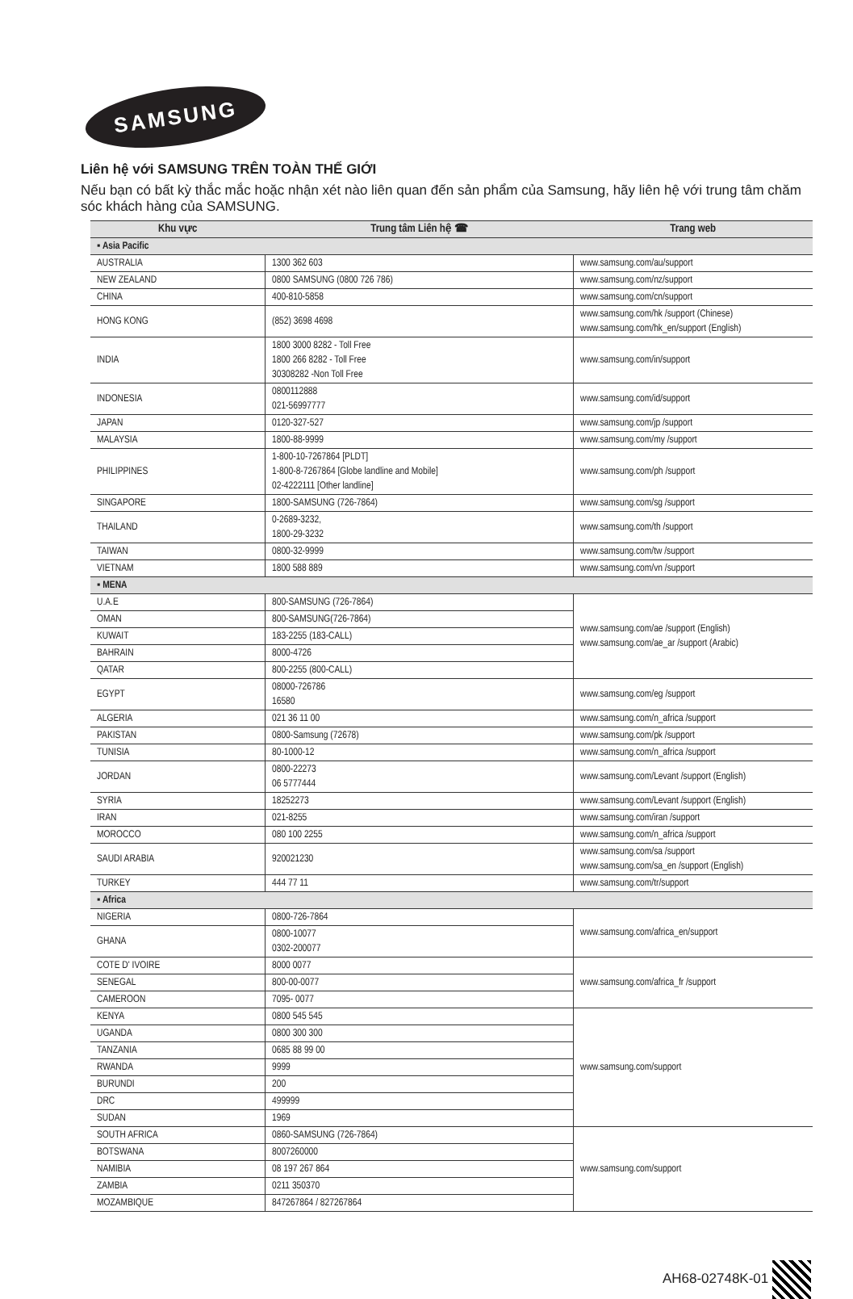SAMSUNG
Liên hệ với SAMSUNG TRÊN TOÀN THẾ GIỚI
Nếu bạn có bất kỳ thắc mắc hoặc nhận xét nào liên quan đến sản phẩm của Samsung, hãy liên hệ với trung tâm chăm sóc khách hàng của SAMSUNG.
| Khu vực | Trung tâm Liên hệ ☎ | Trang web |
| --- | --- | --- |
| ▪ Asia Pacific | | |
| AUSTRALIA | 1300 362 603 | www.samsung.com/au/support |
| NEW ZEALAND | 0800 SAMSUNG (0800 726 786) | www.samsung.com/nz/support |
| CHINA | 400-810-5858 | www.samsung.com/cn/support |
| HONG KONG | (852) 3698 4698 | www.samsung.com/hk /support (Chinese) www.samsung.com/hk_en/support (English) |
| INDIA | 1800 3000 8282 - Toll Free 1800 266 8282 - Toll Free 30308282 -Non Toll Free | www.samsung.com/in/support |
| INDONESIA | 0800112888 021-56997777 | www.samsung.com/id/support |
| JAPAN | 0120-327-527 | www.samsung.com/jp /support |
| MALAYSIA | 1800-88-9999 | www.samsung.com/my /support |
| PHILIPPINES | 1-800-10-7267864 [PLDT] 1-800-8-7267864 [Globe landline and Mobile] 02-4222111 [Other landline] | www.samsung.com/ph /support |
| SINGAPORE | 1800-SAMSUNG (726-7864) | www.samsung.com/sg /support |
| THAILAND | 0-2689-3232, 1800-29-3232 | www.samsung.com/th /support |
| TAIWAN | 0800-32-9999 | www.samsung.com/tw /support |
| VIETNAM | 1800 588 889 | www.samsung.com/vn /support |
| ▪ MENA | | |
| U.A.E | 800-SAMSUNG (726-7864) | www.samsung.com/ae /support (English) www.samsung.com/ae_ar /support (Arabic) |
| OMAN | 800-SAMSUNG(726-7864) | |
| KUWAIT | 183-2255 (183-CALL) | |
| BAHRAIN | 8000-4726 | |
| QATAR | 800-2255 (800-CALL) | |
| EGYPT | 08000-726786 16580 | www.samsung.com/eg /support |
| ALGERIA | 021 36 11 00 | www.samsung.com/n_africa /support |
| PAKISTAN | 0800-Samsung (72678) | www.samsung.com/pk /support |
| TUNISIA | 80-1000-12 | www.samsung.com/n_africa /support |
| JORDAN | 0800-22273 06 5777444 | www.samsung.com/Levant /support (English) |
| SYRIA | 18252273 | www.samsung.com/Levant /support (English) |
| IRAN | 021-8255 | www.samsung.com/iran /support |
| MOROCCO | 080 100 2255 | www.samsung.com/n_africa /support |
| SAUDI ARABIA | 920021230 | www.samsung.com/sa /support www.samsung.com/sa_en /support (English) |
| TURKEY | 444 77 11 | www.samsung.com/tr/support |
| ▪ Africa | | |
| NIGERIA | 0800-726-7864 | www.samsung.com/africa_en/support |
| GHANA | 0800-10077 0302-200077 | |
| COTE D' IVOIRE | 8000 0077 | www.samsung.com/africa_fr /support |
| SENEGAL | 800-00-0077 | |
| CAMEROON | 7095- 0077 | |
| KENYA | 0800 545 545 | www.samsung.com/support |
| UGANDA | 0800 300 300 | |
| TANZANIA | 0685 88 99 00 | |
| RWANDA | 9999 | |
| BURUNDI | 200 | |
| DRC | 499999 | |
| SUDAN | 1969 | |
| SOUTH AFRICA | 0860-SAMSUNG (726-7864) | www.samsung.com/support |
| BOTSWANA | 8007260000 | |
| NAMIBIA | 08 197 267 864 | |
| ZAMBIA | 0211 350370 | |
| MOZAMBIQUE | 847267864 / 827267864 | |
AH68-02748K-01